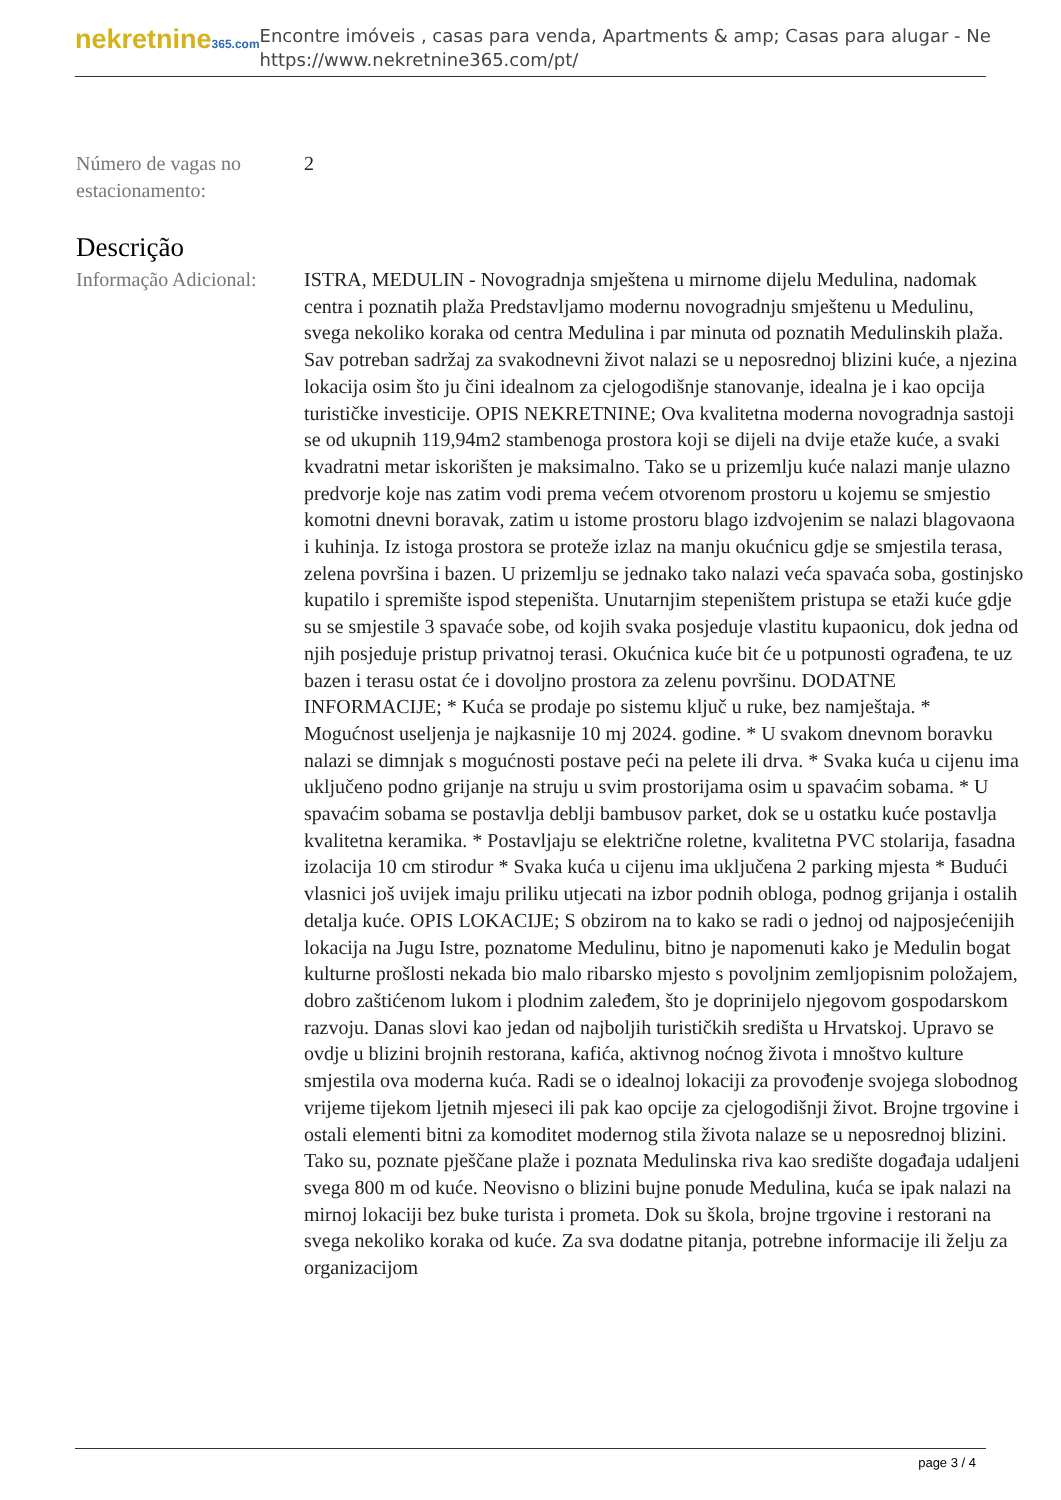nekretnine365.com
Encontre imóveis , casas para venda, Apartments & amp; Casas para alugar - Ne
https://www.nekretnine365.com/pt/
Número de vagas no estacionamento:
2
Descrição
Informação Adicional:
ISTRA, MEDULIN - Novogradnja smještena u mirnome dijelu Medulina, nadomak centra i poznatih plaža Predstavljamo modernu novogradnju smještenu u Medulinu, svega nekoliko koraka od centra Medulina i par minuta od poznatih Medulinskih plaža. Sav potreban sadržaj za svakodnevni život nalazi se u neposrednoj blizini kuće, a njezina lokacija osim što ju čini idealnom za cjelogodišnje stanovanje, idealna je i kao opcija turističke investicije. OPIS NEKRETNINE; Ova kvalitetna moderna novogradnja sastoji se od ukupnih 119,94m2 stambenoga prostora koji se dijeli na dvije etaže kuće, a svaki kvadratni metar iskorišten je maksimalno. Tako se u prizemlju kuće nalazi manje ulazno predvorje koje nas zatim vodi prema većem otvorenom prostoru u kojemu se smjestio komotni dnevni boravak, zatim u istome prostoru blago izdvojenim se nalazi blagovaona i kuhinja. Iz istoga prostora se proteže izlaz na manju okućnicu gdje se smjestila terasa, zelena površina i bazen. U prizemlju se jednako tako nalazi veća spavaća soba, gostinjsko kupatilo i spremište ispod stepeništa. Unutarnjim stepeništem pristupa se etaži kuće gdje su se smjestile 3 spavaće sobe, od kojih svaka posjeduje vlastitu kupaonicu, dok jedna od njih posjeduje pristup privatnoj terasi. Okućnica kuće bit će u potpunosti ograđena, te uz bazen i terasu ostat će i dovoljno prostora za zelenu površinu. DODATNE INFORMACIJE; * Kuća se prodaje po sistemu ključ u ruke, bez namještaja. * Mogućnost useljenja je najkasnije 10 mj 2024. godine. * U svakom dnevnom boravku nalazi se dimnjak s mogućnosti postave peći na pelete ili drva. * Svaka kuća u cijenu ima uključeno podno grijanje na struju u svim prostorijama osim u spavaćim sobama. * U spavaćim sobama se postavlja deblji bambusov parket, dok se u ostatku kuće postavlja kvalitetna keramika. * Postavljaju se električne roletne, kvalitetna PVC stolarija, fasadna izolacija 10 cm stirodur * Svaka kuća u cijenu ima uključena 2 parking mjesta * Budući vlasnici još uvijek imaju priliku utjecati na izbor podnih obloga, podnog grijanja i ostalih detalja kuće. OPIS LOKACIJE; S obzirom na to kako se radi o jednoj od najposjećenijih lokacija na Jugu Istre, poznatome Medulinu, bitno je napomenuti kako je Medulin bogat kulturne prošlosti nekada bio malo ribarsko mjesto s povoljnim zemljopisnim položajem, dobro zaštićenom lukom i plodnim zaleđem, što je doprinijelo njegovom gospodarskom razvoju. Danas slovi kao jedan od najboljih turističkih središta u Hrvatskoj. Upravo se ovdje u blizini brojnih restorana, kafića, aktivnog noćnog života i mnoštvo kulture smjestila ova moderna kuća. Radi se o idealnoj lokaciji za provođenje svojega slobodnog vrijeme tijekom ljetnih mjeseci ili pak kao opcije za cjelogodišnji život. Brojne trgovine i ostali elementi bitni za komoditet modernog stila života nalaze se u neposrednoj blizini. Tako su, poznate pješčane plaže i poznata Medulinska riva kao središte događaja udaljeni svega 800 m od kuće. Neovisno o blizini bujne ponude Medulina, kuća se ipak nalazi na mirnoj lokaciji bez buke turista i prometa. Dok su škola, brojne trgovine i restorani na svega nekoliko koraka od kuće. Za sva dodatne pitanja, potrebne informacije ili želju za organizacijom
page 3 / 4